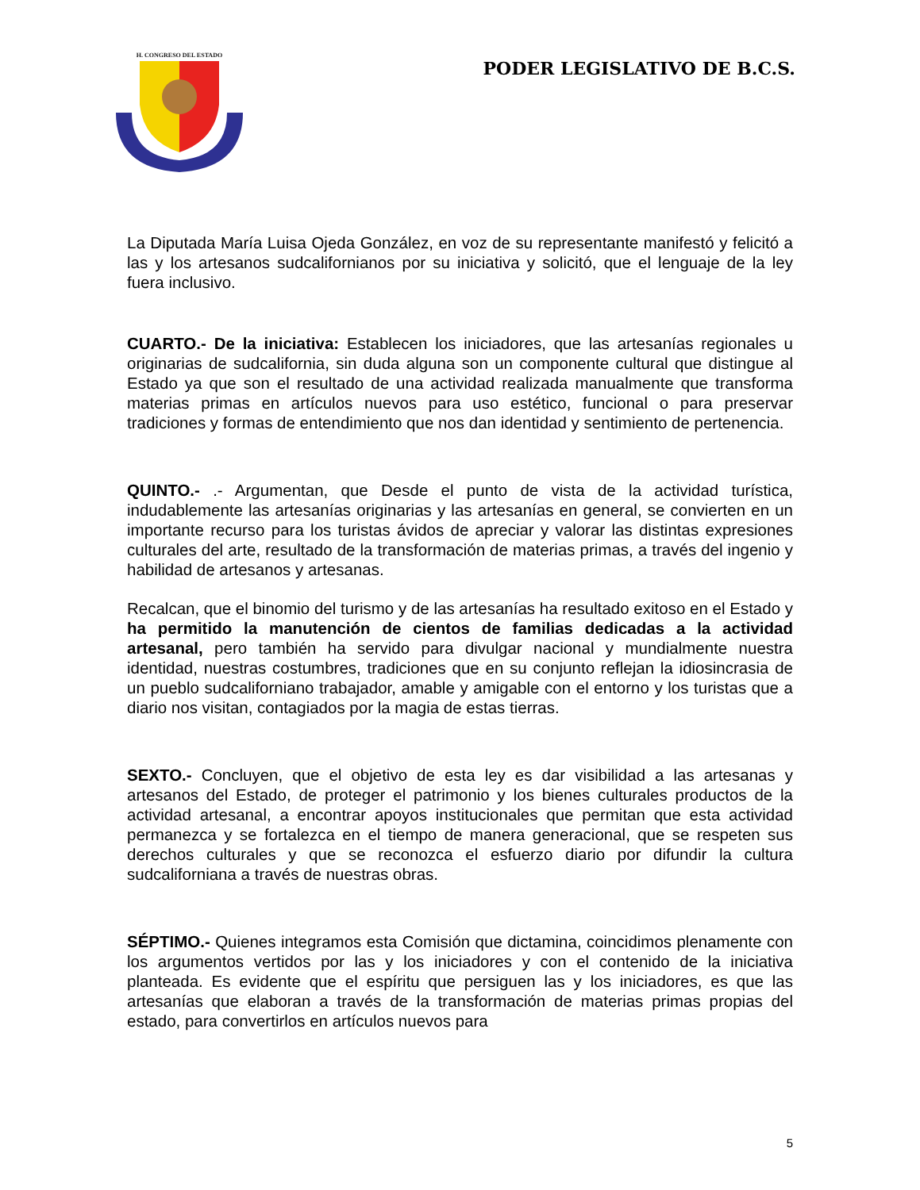H. CONGRESO DEL ESTADO
PODER LEGISLATIVO DE B.C.S.
La Diputada María Luisa Ojeda González, en voz de su representante manifestó y felicitó a las y los artesanos sudcalifornianos por su iniciativa y solicitó, que el lenguaje de la ley fuera inclusivo.
CUARTO.- De la iniciativa: Establecen los iniciadores, que las artesanías regionales u originarias de sudcalifornia, sin duda alguna son un componente cultural que distingue al Estado ya que son el resultado de una actividad realizada manualmente que transforma materias primas en artículos nuevos para uso estético, funcional o para preservar tradiciones y formas de entendimiento que nos dan identidad y sentimiento de pertenencia.
QUINTO.- .- Argumentan, que Desde el punto de vista de la actividad turística, indudablemente las artesanías originarias y las artesanías en general, se convierten en un importante recurso para los turistas ávidos de apreciar y valorar las distintas expresiones culturales del arte, resultado de la transformación de materias primas, a través del ingenio y habilidad de artesanos y artesanas.
Recalcan, que el binomio del turismo y de las artesanías ha resultado exitoso en el Estado y ha permitido la manutención de cientos de familias dedicadas a la actividad artesanal, pero también ha servido para divulgar nacional y mundialmente nuestra identidad, nuestras costumbres, tradiciones que en su conjunto reflejan la idiosincrasia de un pueblo sudcaliforniano trabajador, amable y amigable con el entorno y los turistas que a diario nos visitan, contagiados por la magia de estas tierras.
SEXTO.- Concluyen, que el objetivo de esta ley es dar visibilidad a las artesanas y artesanos del Estado, de proteger el patrimonio y los bienes culturales productos de la actividad artesanal, a encontrar apoyos institucionales que permitan que esta actividad permanezca y se fortalezca en el tiempo de manera generacional, que se respeten sus derechos culturales y que se reconozca el esfuerzo diario por difundir la cultura sudcaliforniana a través de nuestras obras.
SÉPTIMO.- Quienes integramos esta Comisión que dictamina, coincidimos plenamente con los argumentos vertidos por las y los iniciadores y con el contenido de la iniciativa planteada. Es evidente que el espíritu que persiguen las y los iniciadores, es que las artesanías que elaboran a través de la transformación de materias primas propias del estado, para convertirlos en artículos nuevos para
5